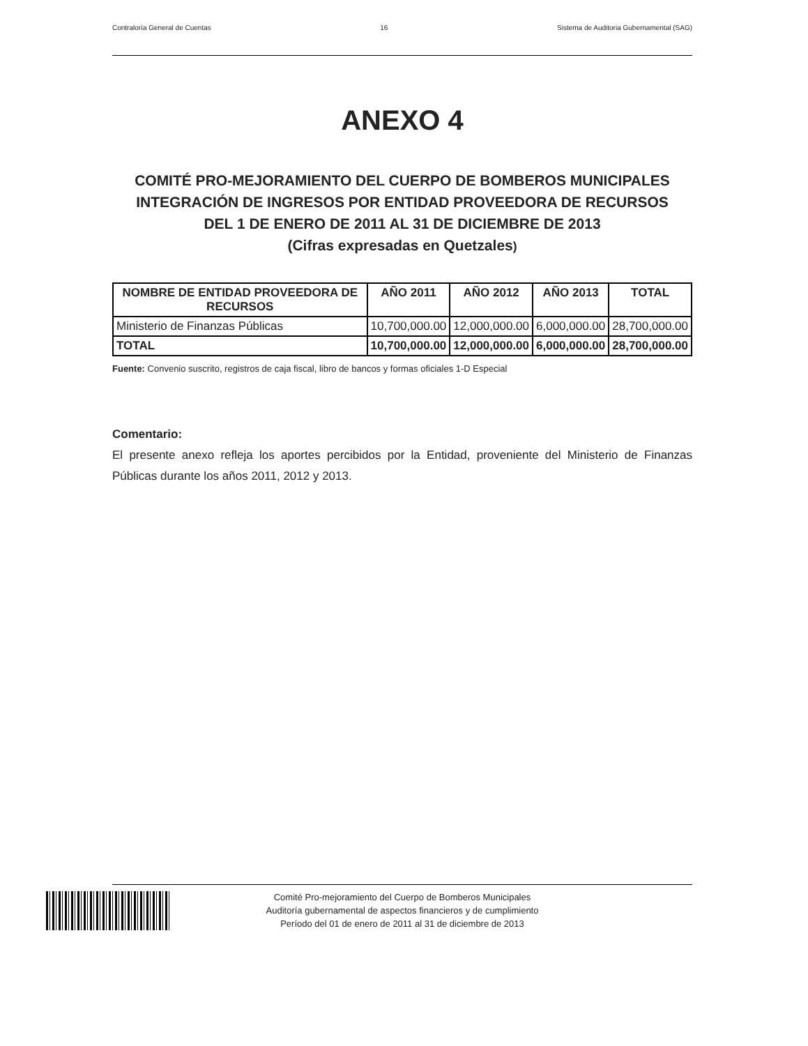Contraloría General de Cuentas 16 Sistema de Auditoria Gubernamental (SAG)
ANEXO 4
COMITÉ PRO-MEJORAMIENTO DEL CUERPO DE BOMBEROS MUNICIPALES
INTEGRACIÓN DE INGRESOS POR ENTIDAD PROVEEDORA DE RECURSOS
DEL 1 DE ENERO DE 2011 AL 31 DE DICIEMBRE DE 2013
(Cifras expresadas en Quetzales)
| NOMBRE DE ENTIDAD PROVEEDORA DE RECURSOS | AÑO 2011 | AÑO 2012 | AÑO 2013 | TOTAL |
| --- | --- | --- | --- | --- |
| Ministerio de Finanzas Públicas | 10,700,000.00 | 12,000,000.00 | 6,000,000.00 | 28,700,000.00 |
| TOTAL | 10,700,000.00 | 12,000,000.00 | 6,000,000.00 | 28,700,000.00 |
Fuente: Convenio suscrito, registros de caja fiscal, libro de bancos y formas oficiales 1-D Especial
Comentario:
El presente anexo refleja los aportes percibidos por la Entidad, proveniente del Ministerio de Finanzas Públicas durante los años 2011, 2012 y 2013.
Comité Pro-mejoramiento del Cuerpo de Bomberos Municipales
Auditoría gubernamental de aspectos financieros y de cumplimiento
Período del 01 de enero de 2011 al 31 de diciembre de 2013